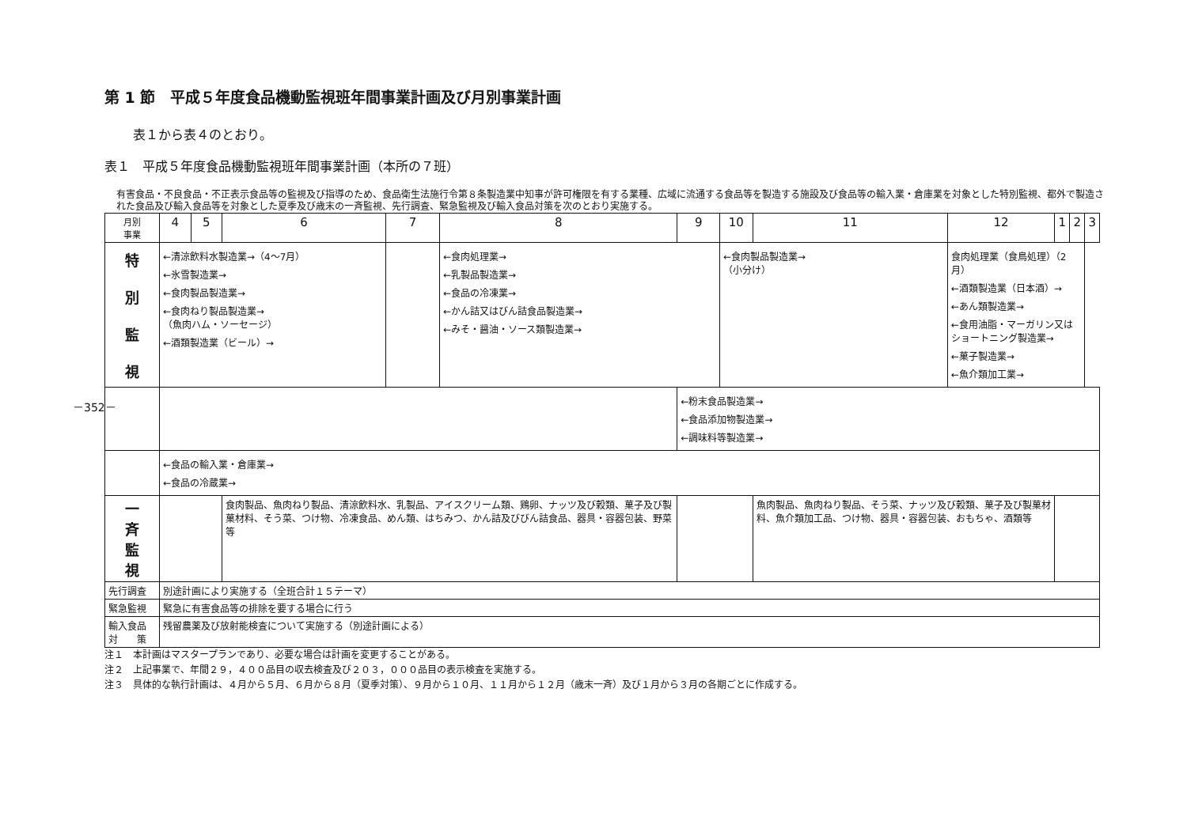－352－
第 1 節　平成５年度食品機動監視班年間事業計画及び月別事業計画
表１から表４のとおり。
表１　平成５年度食品機動監視班年間事業計画（本所の７班）
有害食品・不良食品・不正表示食品等の監視及び指導のため、食品衛生法施行令第８条製造業中知事が許可権限を有する業種、広域に流通する食品等を製造する施設及び食品等の輸入業・倉庫業を対象とした特別監視、都外で製造された食品及び輸入食品等を対象とした夏季及び歳末の一斉監視、先行調査、緊急監視及び輸入食品対策を次のとおり実施する。
| 月別 事業 | 4 | 5 | 6 | 7 | 8 | 9 | 10 | 11 | 12 | 1 | 2 | 3 |
| --- | --- | --- | --- | --- | --- | --- | --- | --- | --- | --- | --- | --- |
| 特 別 監 視 | ←清涼飲料水製造業→（4〜7月） ←氷雪製造業→ ←食肉製品製造業→ ←食肉ねり製品製造業→ （魚肉ハム・ソーセージ） ←酒類製造業（ビール）→ | | | | ←食肉処理業→ ←乳製品製造業→ ←食品の冷凍業→ ←かん詰又はびん詰食品製造業→ ←みそ・醤油・ソース類製造業→ | | ←食肉製品製造業→ （小分け） | | 食肉処理業（食鳥処理）（2月） ←酒類製造業（日本酒）→ ←あん類製造業→ ←食用油脂・マーガリン又はショートニング製造業→ ←菓子製造業→ ←魚介類加工業→ | | | |
| | | | | | | ←粉末食品製造業→ ←食品添加物製造業→ ←調味料等製造業→ | | | | | | |
| | ←食品の輸入業・倉庫業→ ←食品の冷蔵業→ | | | | | | | | | | | |
| 一 斉 監 視 | | | 食肉製品、魚肉ねり製品、清涼飲料水、乳製品、アイスクリーム類、鶏卵、ナッツ及び穀類、菓子及び製菓材料、そう菜、つけ物、冷凍食品、めん類、はちみつ、かん詰及びびん詰食品、器具・容器包装、野菜等 | | | | | 魚肉製品、魚肉ねり製品、そう菜、ナッツ及び穀類、菓子及び製菓材料、魚介類加工品、つけ物、器具・容器包装、おもちゃ、酒類等 | | | | |
| 先行調査 | 別途計画により実施する（全班合計１５テーマ） | | | | | | | | | | | |
| 緊急監視 | 緊急に有害食品等の排除を要する場合に行う | | | | | | | | | | | |
| 輸入食品 対 策 | 残留農薬及び放射能検査について実施する（別途計画による） | | | | | | | | | | | |
注１　本計画はマスタープランであり、必要な場合は計画を変更することがある。
注２　上記事業で、年間２９，４００品目の収去検査及び２０３，０００品目の表示検査を実施する。
注３　具体的な執行計画は、４月から５月、６月から８月（夏季対策）、９月から１０月、１１月から１２月（歳末一斉）及び１月から３月の各期ごとに作成する。